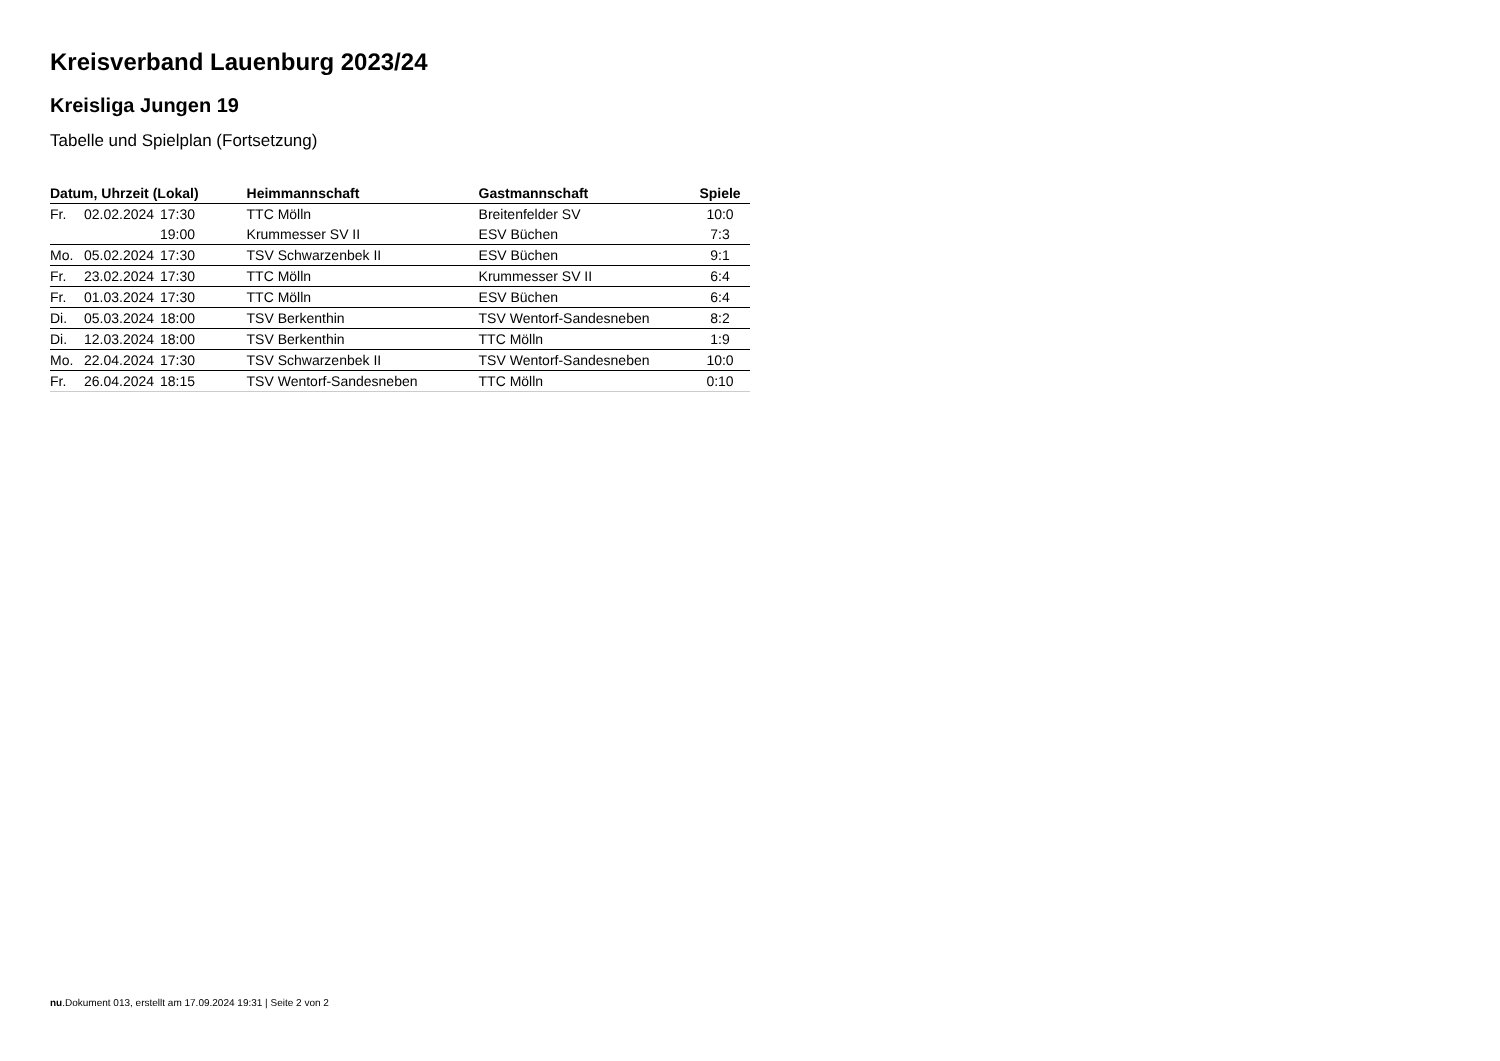Kreisverband Lauenburg 2023/24
Kreisliga Jungen 19
Tabelle und Spielplan (Fortsetzung)
| Datum, Uhrzeit (Lokal) | | | Heimmannschaft | Gastmannschaft | Spiele |
| --- | --- | --- | --- | --- | --- |
| Fr. | 02.02.2024 | 17:30 | TTC Mölln | Breitenfelder SV | 10:0 |
| | | 19:00 | Krummesser SV II | ESV Büchen | 7:3 |
| Mo. | 05.02.2024 | 17:30 | TSV Schwarzenbek II | ESV Büchen | 9:1 |
| Fr. | 23.02.2024 | 17:30 | TTC Mölln | Krummesser SV II | 6:4 |
| Fr. | 01.03.2024 | 17:30 | TTC Mölln | ESV Büchen | 6:4 |
| Di. | 05.03.2024 | 18:00 | TSV Berkenthin | TSV Wentorf-Sandesneben | 8:2 |
| Di. | 12.03.2024 | 18:00 | TSV Berkenthin | TTC Mölln | 1:9 |
| Mo. | 22.04.2024 | 17:30 | TSV Schwarzenbek II | TSV Wentorf-Sandesneben | 10:0 |
| Fr. | 26.04.2024 | 18:15 | TSV Wentorf-Sandesneben | TTC Mölln | 0:10 |
nu.Dokument 013, erstellt am 17.09.2024 19:31 | Seite 2 von 2